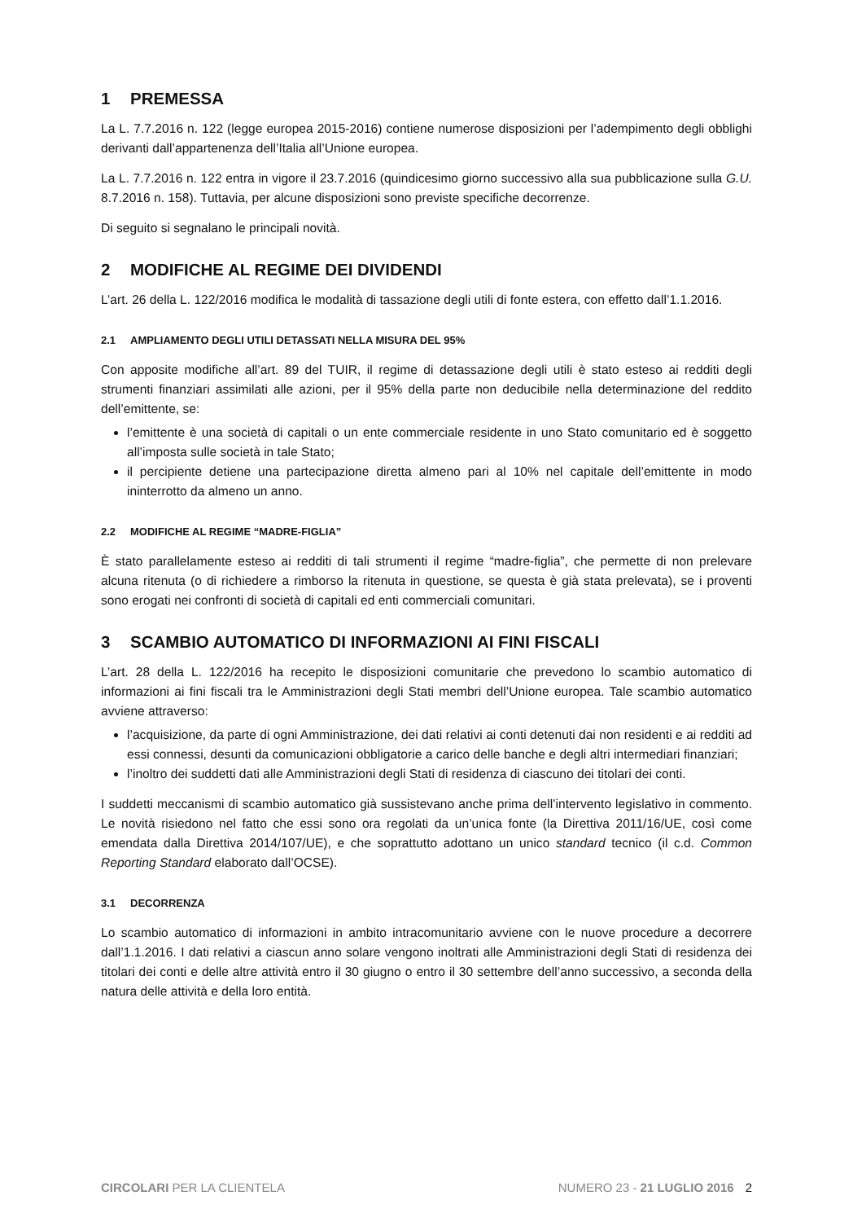1 PREMESSA
La L. 7.7.2016 n. 122 (legge europea 2015-2016) contiene numerose disposizioni per l’adempimento degli obblighi derivanti dall’appartenenza dell’Italia all’Unione europea.
La L. 7.7.2016 n. 122 entra in vigore il 23.7.2016 (quindicesimo giorno successivo alla sua pubblicazione sulla G.U. 8.7.2016 n. 158). Tuttavia, per alcune disposizioni sono previste specifiche decorrenze.
Di seguito si segnalano le principali novità.
2 MODIFICHE AL REGIME DEI DIVIDENDI
L’art. 26 della L. 122/2016 modifica le modalità di tassazione degli utili di fonte estera, con effetto dall’1.1.2016.
2.1 AMPLIAMENTO DEGLI UTILI DETASSATI NELLA MISURA DEL 95%
Con apposite modifiche all’art. 89 del TUIR, il regime di detassazione degli utili è stato esteso ai redditi degli strumenti finanziari assimilati alle azioni, per il 95% della parte non deducibile nella determinazione del reddito dell’emittente, se:
l’emittente è una società di capitali o un ente commerciale residente in uno Stato comunitario ed è soggetto all’imposta sulle società in tale Stato;
il percipiente detiene una partecipazione diretta almeno pari al 10% nel capitale dell’emittente in modo ininterrotto da almeno un anno.
2.2 MODIFICHE AL REGIME “MADRE-FIGLIA”
È stato parallelamente esteso ai redditi di tali strumenti il regime “madre-figlia”, che permette di non prelevare alcuna ritenuta (o di richiedere a rimborso la ritenuta in questione, se questa è già stata prelevata), se i proventi sono erogati nei confronti di società di capitali ed enti commerciali comunitari.
3 SCAMBIO AUTOMATICO DI INFORMAZIONI AI FINI FISCALI
L’art. 28 della L. 122/2016 ha recepito le disposizioni comunitarie che prevedono lo scambio automatico di informazioni ai fini fiscali tra le Amministrazioni degli Stati membri dell’Unione europea. Tale scambio automatico avviene attraverso:
l’acquisizione, da parte di ogni Amministrazione, dei dati relativi ai conti detenuti dai non residenti e ai redditi ad essi connessi, desunti da comunicazioni obbligatorie a carico delle banche e degli altri intermediari finanziari;
l’inoltro dei suddetti dati alle Amministrazioni degli Stati di residenza di ciascuno dei titolari dei conti.
I suddetti meccanismi di scambio automatico già sussistevano anche prima dell’intervento legislativo in commento. Le novità risiedono nel fatto che essi sono ora regolati da un’unica fonte (la Direttiva 2011/16/UE, così come emendata dalla Direttiva 2014/107/UE), e che soprattutto adottano un unico standard tecnico (il c.d. Common Reporting Standard elaborato dall’OCSE).
3.1 DECORRENZA
Lo scambio automatico di informazioni in ambito intracomunitario avviene con le nuove procedure a decorrere dall’1.1.2016. I dati relativi a ciascun anno solare vengono inoltrati alle Amministrazioni degli Stati di residenza dei titolari dei conti e delle altre attività entro il 30 giugno o entro il 30 settembre dell’anno successivo, a seconda della natura delle attività e della loro entità.
CIRCOLARI PER LA CLIENTELA NUMERO 23 - 21 LUGLIO 2016 2